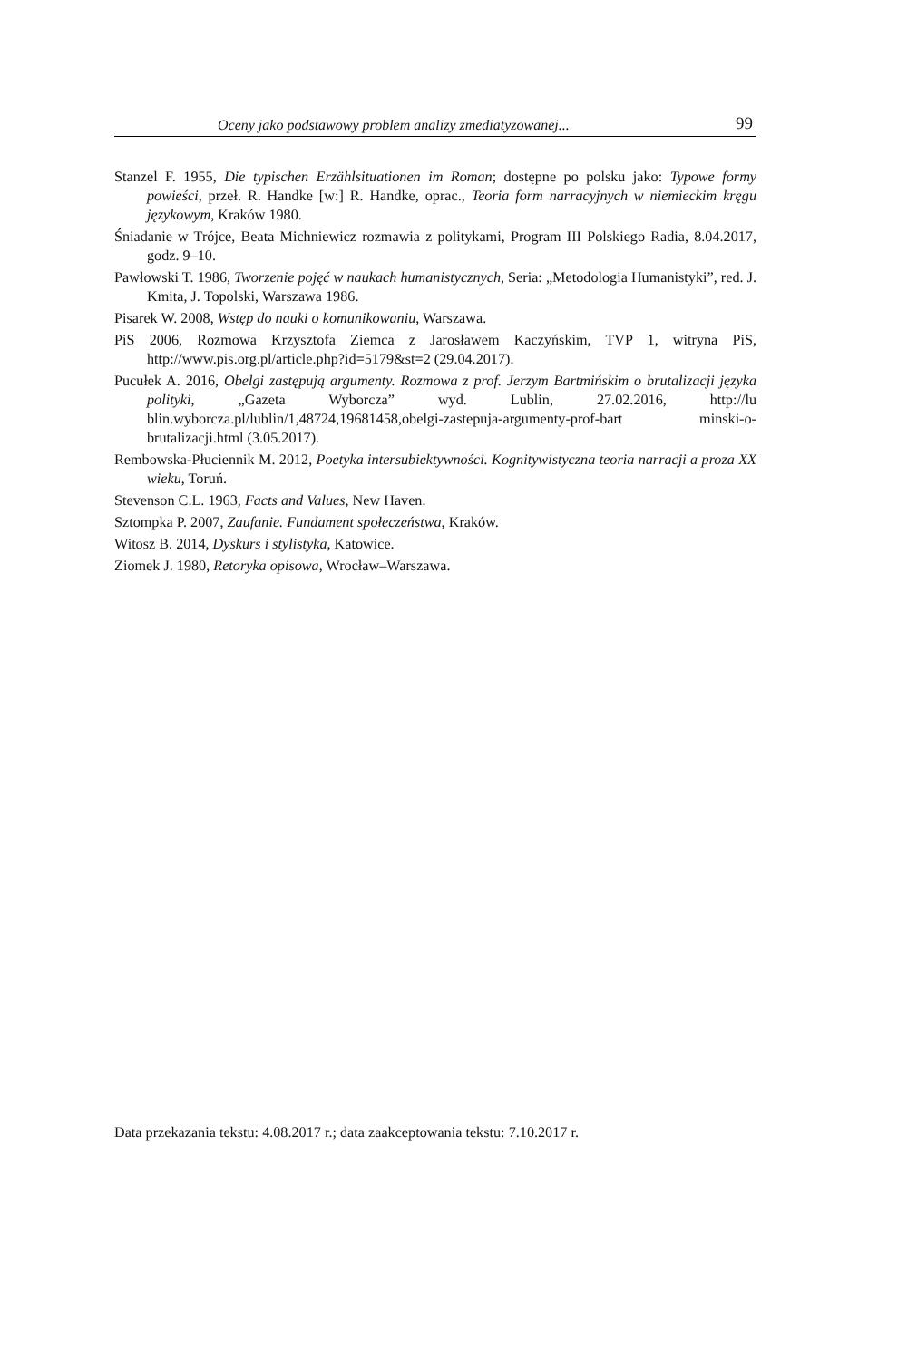Oceny jako podstawowy problem analizy zmediatyzowanej... 99
Stanzel F. 1955, Die typischen Erzählsituationen im Roman; dostępne po polsku jako: Typowe formy powieści, przeł. R. Handke [w:] R. Handke, oprac., Teoria form narracyjnych w niemieckim kręgu językowym, Kraków 1980.
Śniadanie w Trójce, Beata Michniewicz rozmawia z politykami, Program III Polskiego Radia, 8.04.2017, godz. 9–10.
Pawłowski T. 1986, Tworzenie pojęć w naukach humanistycznych, Seria: „Metodologia Humanistyki”, red. J. Kmita, J. Topolski, Warszawa 1986.
Pisarek W. 2008, Wstęp do nauki o komunikowaniu, Warszawa.
PiS 2006, Rozmowa Krzysztofa Ziemca z Jarosławem Kaczyńskim, TVP 1, witryna PiS, http://www.pis.org.pl/article.php?id=5179&st=2 (29.04.2017).
Pucułek A. 2016, Obelgi zastępują argumenty. Rozmowa z prof. Jerzym Bartmińskim o brutalizacji języka polityki, „Gazeta Wyborcza” wyd. Lublin, 27.02.2016, http://lu blin.wyborcza.pl/lublin/1,48724,19681458,obelgi-zastepuja-argumenty-prof-bart minski-o-brutalizacji.html (3.05.2017).
Rembowska-Płuciennik M. 2012, Poetyka intersubiektywności. Kognitywistyczna teoria narracji a proza XX wieku, Toruń.
Stevenson C.L. 1963, Facts and Values, New Haven.
Sztompka P. 2007, Zaufanie. Fundament społeczeństwa, Kraków.
Witosz B. 2014, Dyskurs i stylistyka, Katowice.
Ziomek J. 1980, Retoryka opisowa, Wrocław–Warszawa.
Data przekazania tekstu: 4.08.2017 r.; data zaakceptowania tekstu: 7.10.2017 r.